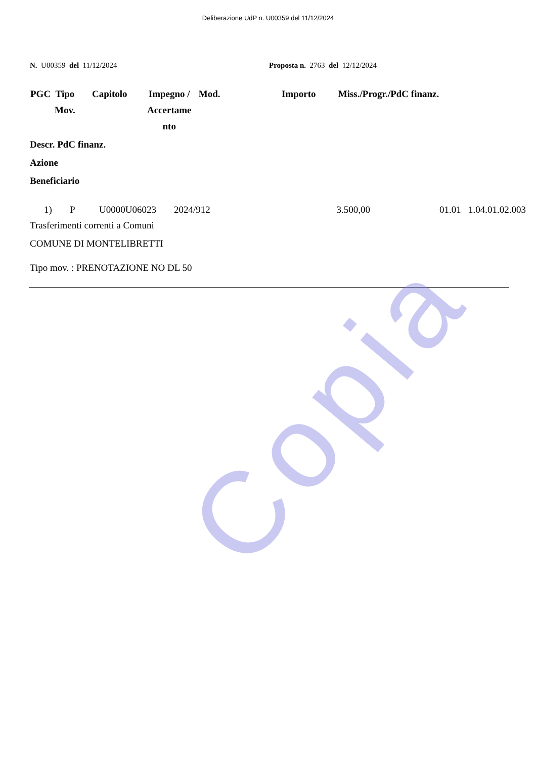Copia
Deliberazione UdP n. U00359 del 11/12/2024
N. U00359 del 11/12/2024 Proposta n. 2763 del 12/12/2024
| PGC | Tipo Mov. | Capitolo | Impegno / Accertame nto | Mod. | Importo | Miss./Progr./PdC finanz. |
| --- | --- | --- | --- | --- | --- | --- |
Descr. PdC finanz.
Azione
Beneficiario
| 1) | P | U0000U06023 | 2024/912 | 3.500,00 | 01.01 1.04.01.02.003 |
Trasferimenti correnti a Comuni
COMUNE DI MONTELIBRETTI
Tipo mov. : PRENOTAZIONE NO DL 50